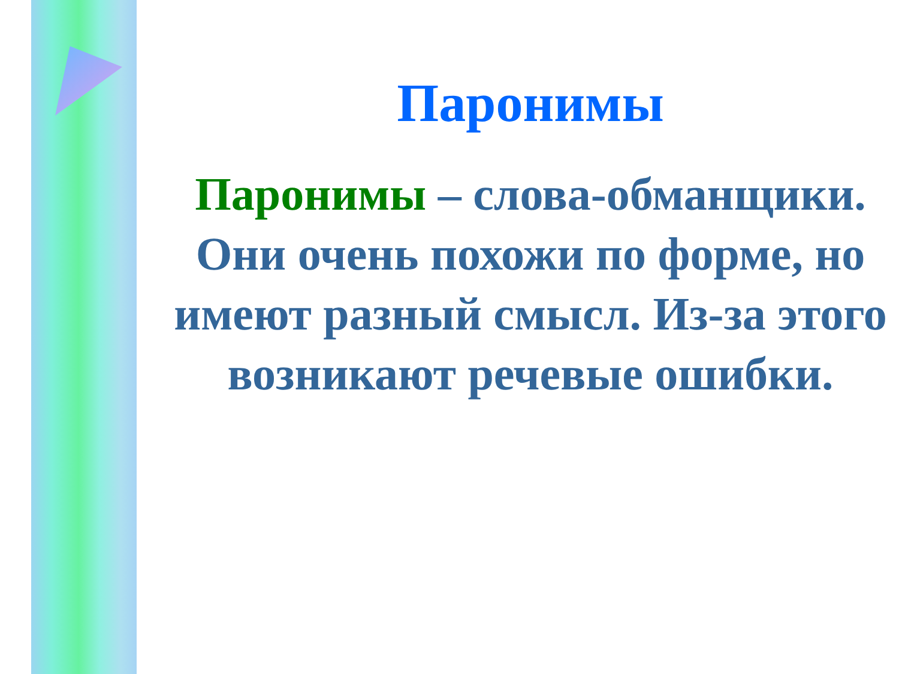Паронимы
Паронимы – слова-обманщики. Они очень похожи по форме, но имеют разный смысл. Из-за этого возникают речевые ошибки.